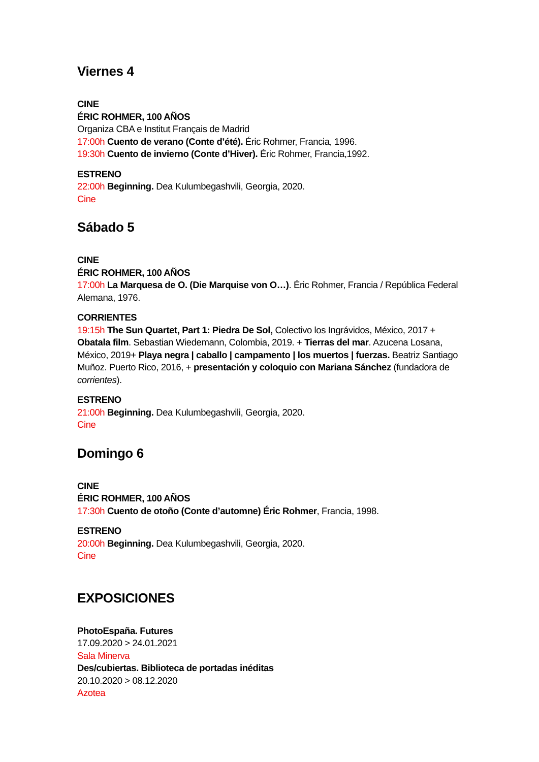Viernes 4
CINE
ÉRIC ROHMER, 100 AÑOS
Organiza CBA e Institut Français de Madrid
17:00h Cuento de verano (Conte d’été). Éric Rohmer, Francia, 1996.
19:30h Cuento de invierno (Conte d’Hiver). Éric Rohmer, Francia,1992.
ESTRENO
22:00h Beginning. Dea Kulumbegashvili, Georgia, 2020.
Cine
Sábado 5
CINE
ÉRIC ROHMER, 100 AÑOS
17:00h La Marquesa de O. (Die Marquise von O…). Éric Rohmer, Francia / República Federal Alemana, 1976.
CORRIENTES
19:15h The Sun Quartet, Part 1: Piedra De Sol, Colectivo los Ingrávidos, México, 2017 + Obatala film. Sebastian Wiedemann, Colombia, 2019. + Tierras del mar. Azucena Losana, México, 2019+ Playa negra | caballo | campamento | los muertos | fuerzas. Beatriz Santiago Muñoz. Puerto Rico, 2016, + presentación y coloquio con Mariana Sánchez (fundadora de corrientes).
ESTRENO
21:00h Beginning. Dea Kulumbegashvili, Georgia, 2020.
Cine
Domingo 6
CINE
ÉRIC ROHMER, 100 AÑOS
17:30h Cuento de otoño (Conte d’automne) Éric Rohmer, Francia, 1998.
ESTRENO
20:00h Beginning. Dea Kulumbegashvili, Georgia, 2020.
Cine
EXPOSICIONES
PhotoEspaña. Futures
17.09.2020 > 24.01.2021
Sala Minerva
Des/cubiertas. Biblioteca de portadas inéditas
20.10.2020 > 08.12.2020
Azotea